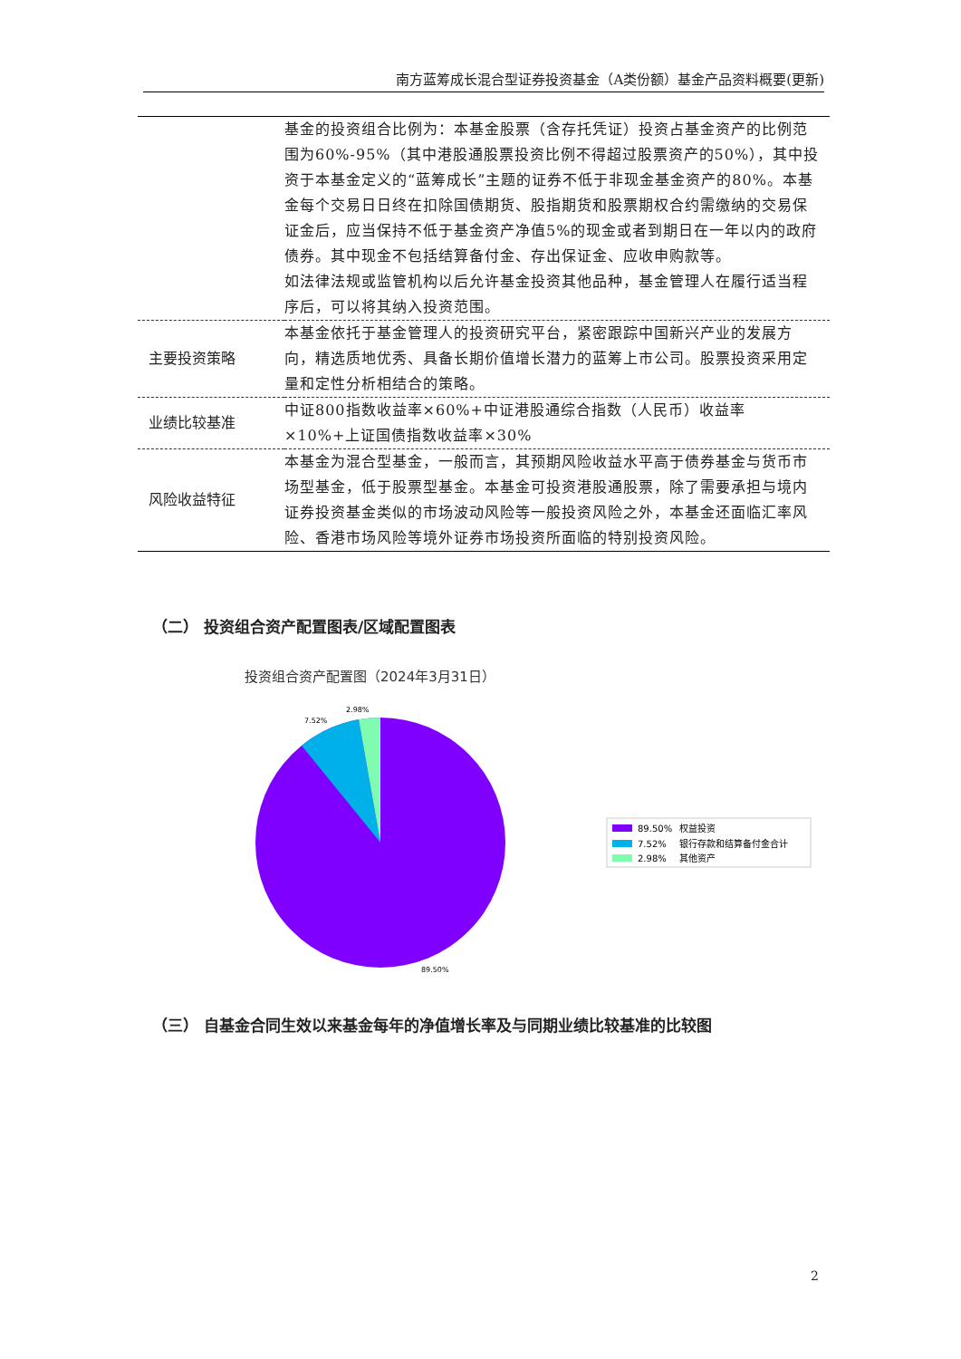南方蓝筹成长混合型证券投资基金（A类份额）基金产品资料概要(更新)
| | 基金的投资组合比例为：本基金股票（含存托凭证）投资占基金资产的比例范围为60%-95%（其中港股通股票投资比例不得超过股票资产的50%），其中投资于本基金定义的“蓝筹成长”主题的证券不低于非现金基金资产的80%。本基金每个交易日日终在扣除国债期货、股指期货和股票期权合约需缴纳的交易保证金后，应当保持不低于基金资产净值5%的现金或者到期日在一年以内的政府债券。其中现金不包括结算备付金、存出保证金、应收申购款等。 如法律法规或监管机构以后允许基金投资其他品种，基金管理人在履行适当程序后，可以将其纳入投资范围。 |
| 主要投资策略 | 本基金依托于基金管理人的投资研究平台，紧密跟踪中国新兴产业的发展方向，精选质地优秀、具备长期价值增长潜力的蓝筹上市公司。股票投资采用定量和定性分析相结合的策略。 |
| 业绩比较基准 | 中证800指数收益率×60%+中证港股通综合指数（人民币）收益率×10%+上证国债指数收益率×30% |
| 风险收益特征 | 本基金为混合型基金，一般而言，其预期风险收益水平高于债券基金与货币市场型基金，低于股票型基金。本基金可投资港股通股票，除了需要承担与境内证券投资基金类似的市场波动风险等一般投资风险之外，本基金还面临汇率风险、香港市场风险等境外证券市场投资所面临的特别投资风险。 |
（二） 投资组合资产配置图表/区域配置图表
投资组合资产配置图（2024年3月31日）
7.52%
2.98%
89.50%
89.50%
权益投资
7.52%
银行存款和结算备付金合计
2.98%
其他资产
（三） 自基金合同生效以来基金每年的净值增长率及与同期业绩比较基准的比较图
2